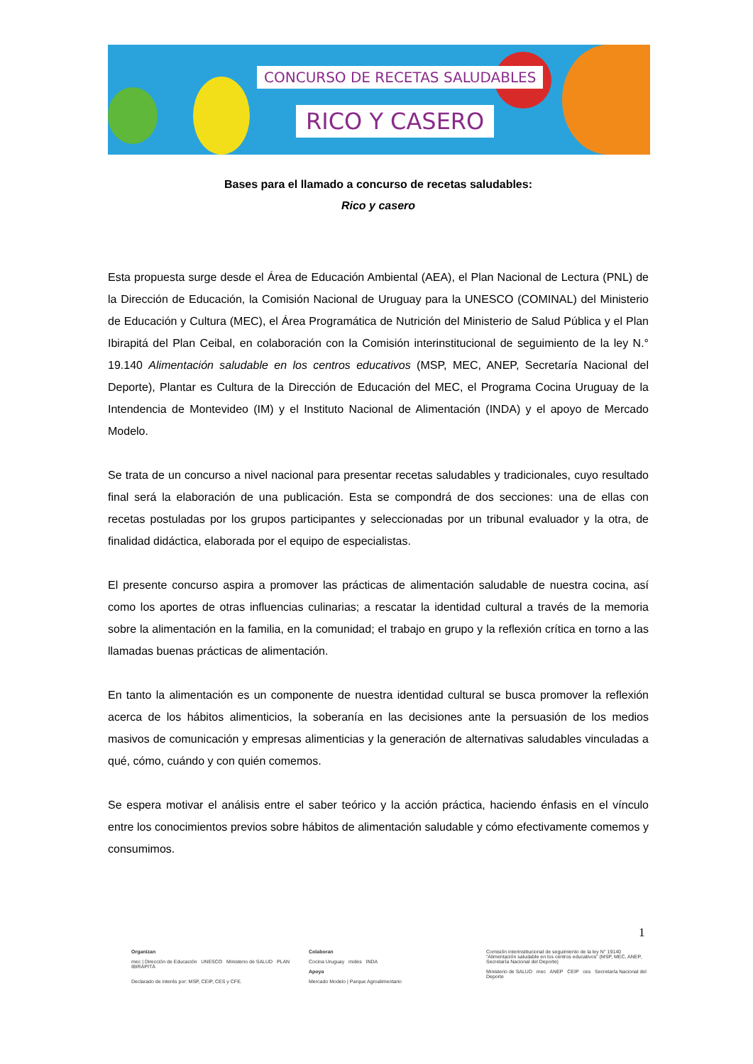CONCURSO DE RECETAS SALUDABLES
RICO Y CASERO
Bases para el llamado a concurso de recetas saludables:
Rico y casero
Esta propuesta surge desde el Área de Educación Ambiental (AEA), el Plan Nacional de Lectura (PNL) de la Dirección de Educación, la Comisión Nacional de Uruguay para la UNESCO (COMINAL) del Ministerio de Educación y Cultura (MEC), el Área Programática de Nutrición del Ministerio de Salud Pública y el Plan Ibirapitá del Plan Ceibal, en colaboración con la Comisión interinstitucional de seguimiento de la ley N.° 19.140 Alimentación saludable en los centros educativos (MSP, MEC, ANEP, Secretaría Nacional del Deporte), Plantar es Cultura de la Dirección de Educación del MEC, el Programa Cocina Uruguay de la Intendencia de Montevideo (IM) y el Instituto Nacional de Alimentación (INDA) y el apoyo de Mercado Modelo.
Se trata de un concurso a nivel nacional para presentar recetas saludables y tradicionales, cuyo resultado final será la elaboración de una publicación. Esta se compondrá de dos secciones: una de ellas con recetas postuladas por los grupos participantes y seleccionadas por un tribunal evaluador y la otra, de finalidad didáctica, elaborada por el equipo de especialistas.
El presente concurso aspira a promover las prácticas de alimentación saludable de nuestra cocina, así como los aportes de otras influencias culinarias; a rescatar la identidad cultural a través de la memoria sobre la alimentación en la familia, en la comunidad; el trabajo en grupo y la reflexión crítica en torno a las llamadas buenas prácticas de alimentación.
En tanto la alimentación es un componente de nuestra identidad cultural se busca promover la reflexión acerca de los hábitos alimenticios, la soberanía en las decisiones ante la persuasión de los medios masivos de comunicación y empresas alimenticias y la generación de alternativas saludables vinculadas a qué, cómo, cuándo y con quién comemos.
Se espera motivar el análisis entre el saber teórico y la acción práctica, haciendo énfasis en el vínculo entre los conocimientos previos sobre hábitos de alimentación saludable y cómo efectivamente comemos y consumimos.
1
Organizan
mec | Dirección de Educación UNESCO Ministerio de SALUD PLAN IBIRAPITÁ
Declarado de interés por: MSP, CEIP, CES y CFE.
Colaboran
Cocina Uruguay mides INDA
Apoya
Mercado Modelo | Parque Agroalimentario
Comisión interinstitucional de seguimiento de la ley N° 19140 “Alimentación saludable en los centros educativos” (MSP, MEC, ANEP, Secretaría Nacional del Deporte)
Ministerio de SALUD mec ANEP CEIP ces Secretaría Nacional del Deporte